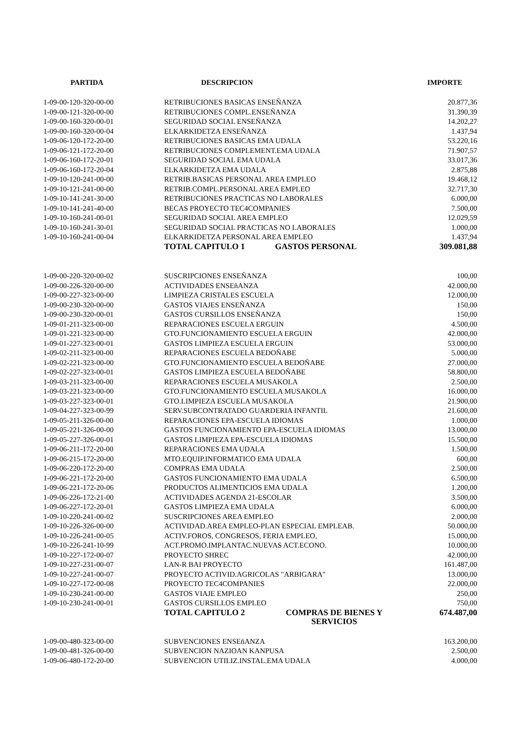| PARTIDA | DESCRIPCION | | IMPORTE |
| --- | --- | --- | --- |
| 1-09-00-120-320-00-00 | RETRIBUCIONES BASICAS ENSEÑANZA | | 20.877,36 |
| 1-09-00-121-320-00-00 | RETRIBUCIONES COMPL.ENSEÑANZA | | 31.390,39 |
| 1-09-00-160-320-00-01 | SEGURIDAD SOCIAL ENSEÑANZA | | 14.202,27 |
| 1-09-00-160-320-00-04 | ELKARKIDETZA ENSEÑANZA | | 1.437,94 |
| 1-09-06-120-172-20-00 | RETRIBUCIONES BASICAS EMA UDALA | | 53.220,16 |
| 1-09-06-121-172-20-00 | RETRIBUCIONES COMPLEMENT.EMA UDALA | | 71.907,57 |
| 1-09-06-160-172-20-01 | SEGURIDAD SOCIAL EMA UDALA | | 33.017,36 |
| 1-09-06-160-172-20-04 | ELKARKIDETZA EMA UDALA | | 2.875,88 |
| 1-09-10-120-241-00-00 | RETRIB.BASICAS PERSONAL AREA EMPLEO | | 19.468,12 |
| 1-09-10-121-241-00-00 | RETRIB.COMPL.PERSONAL AREA EMPLEO | | 32.717,30 |
| 1-09-10-141-241-30-00 | RETRIBUCIONES PRACTICAS NO LABORALES | | 6.000,00 |
| 1-09-10-141-241-40-00 | BECAS PROYECTO TEC4COMPANIES | | 7.500,00 |
| 1-09-10-160-241-00-01 | SEGURIDAD SOCIAL AREA EMPLEO | | 12.029,59 |
| 1-09-10-160-241-30-01 | SEGURIDAD SOCIAL PRACTICAS NO LABORALES | | 1.000,00 |
| 1-09-10-160-241-00-04 | ELKARKIDETZA PERSONAL AREA EMPLEO | | 1.437,94 |
| | TOTAL CAPITULO 1 | GASTOS PERSONAL | 309.081,88 |
| 1-09-00-220-320-00-02 | SUSCRIPCIONES ENSEÑANZA | | 100,00 |
| 1-09-00-226-320-00-00 | ACTIVIDADES ENSEñANZA | | 42.000,00 |
| 1-09-00-227-323-00-00 | LIMPIEZA CRISTALES ESCUELA | | 12.000,00 |
| 1-09-00-230-320-00-00 | GASTOS VIAJES ENSEÑANZA | | 150,00 |
| 1-09-00-230-320-00-01 | GASTOS CURSILLOS ENSEÑANZA | | 150,00 |
| 1-09-01-211-323-00-00 | REPARACIONES ESCUELA ERGUIN | | 4.500,00 |
| 1-09-01-221-323-00-00 | GTO.FUNCIONAMIENTO ESCUELA ERGUIN | | 42.000,00 |
| 1-09-01-227-323-00-01 | GASTOS LIMPIEZA ESCUELA ERGUIN | | 53.000,00 |
| 1-09-02-211-323-00-00 | REPARACIONES ESCUELA BEDOÑABE | | 5.000,00 |
| 1-09-02-221-323-00-00 | GTO.FUNCIONAMIENTO ESCUELA BEDOÑABE | | 27.000,00 |
| 1-09-02-227-323-00-01 | GASTOS LIMPIEZA ESCUELA BEDOÑABE | | 58.800,00 |
| 1-09-03-211-323-00-00 | REPARACIONES ESCUELA MUSAKOLA | | 2.500,00 |
| 1-09-03-221-323-00-00 | GTO.FUNCIONAMIENTO ESCUELA MUSAKOLA | | 16.000,00 |
| 1-09-03-227-323-00-01 | GTO.LIMPIEZA ESCUELA MUSAKOLA | | 21.900,00 |
| 1-09-04-227-323-00-99 | SERV.SUBCONTRATADO GUARDERIA INFANTIL | | 21.600,00 |
| 1-09-05-211-326-00-00 | REPARACIONES EPA-ESCUELA IDIOMAS | | 1.000,00 |
| 1-09-05-221-326-00-00 | GASTOS FUNCIONAMIENTO EPA-ESCUELA IDIOMAS | | 13.000,00 |
| 1-09-05-227-326-00-01 | GASTOS LIMPIEZA EPA-ESCUELA IDIOMAS | | 15.500,00 |
| 1-09-06-211-172-20-00 | REPARACIONES EMA UDALA | | 1.500,00 |
| 1-09-06-215-172-20-00 | MTO.EQUIP.INFORMATICO EMA UDALA | | 600,00 |
| 1-09-06-220-172-20-00 | COMPRAS EMA UDALA | | 2.500,00 |
| 1-09-06-221-172-20-00 | GASTOS FUNCIONAMIENTO EMA UDALA | | 6.500,00 |
| 1-09-06-221-172-20-06 | PRODUCTOS ALIMENTICIOS EMA UDALA | | 1.200,00 |
| 1-09-06-226-172-21-00 | ACTIVIDADES AGENDA 21-ESCOLAR | | 3.500,00 |
| 1-09-06-227-172-20-01 | GASTOS LIMPIEZA EMA UDALA | | 6.000,00 |
| 1-09-10-220-241-00-02 | SUSCRIPCIONES AREA EMPLEO | | 2.000,00 |
| 1-09-10-226-326-00-00 | ACTIVIDAD.AREA EMPLEO-PLAN ESPECIAL EMPLEAB. | | 50.000,00 |
| 1-09-10-226-241-00-05 | ACTIV.FOROS, CONGRESOS, FERIA EMPLEO, | | 15.000,00 |
| 1-09-10-226-241-10-99 | ACT.PROMO.IMPLANTAC.NUEVAS ACT.ECONO. | | 10.000,00 |
| 1-09-10-227-172-00-07 | PROYECTO SHREC | | 42.000,00 |
| 1-09-10-227-231-00-07 | LAN-R BAI PROYECTO | | 161.487,00 |
| 1-09-10-227-241-00-07 | PROYECTO ACTIVID.AGRICOLAS "ARBIGARA" | | 13.000,00 |
| 1-09-10-227-172-00-08 | PROYECTO TEC4COMPANIES | | 22.000,00 |
| 1-09-10-230-241-00-00 | GASTOS VIAJE EMPLEO | | 250,00 |
| 1-09-10-230-241-00-01 | GASTOS CURSILLOS EMPLEO | | 750,00 |
| | TOTAL CAPITULO 2 | COMPRAS DE BIENES Y SERVICIOS | 674.487,00 |
| 1-09-00-480-323-00-00 | SUBVENCIONES ENSEñANZA | | 163.200,00 |
| 1-09-00-481-326-00-00 | SUBVENCION NAZIOAN KANPUSA | | 2.500,00 |
| 1-09-06-480-172-20-00 | SUBVENCION UTILIZ.INSTAL.EMA UDALA | | 4.000,00 |